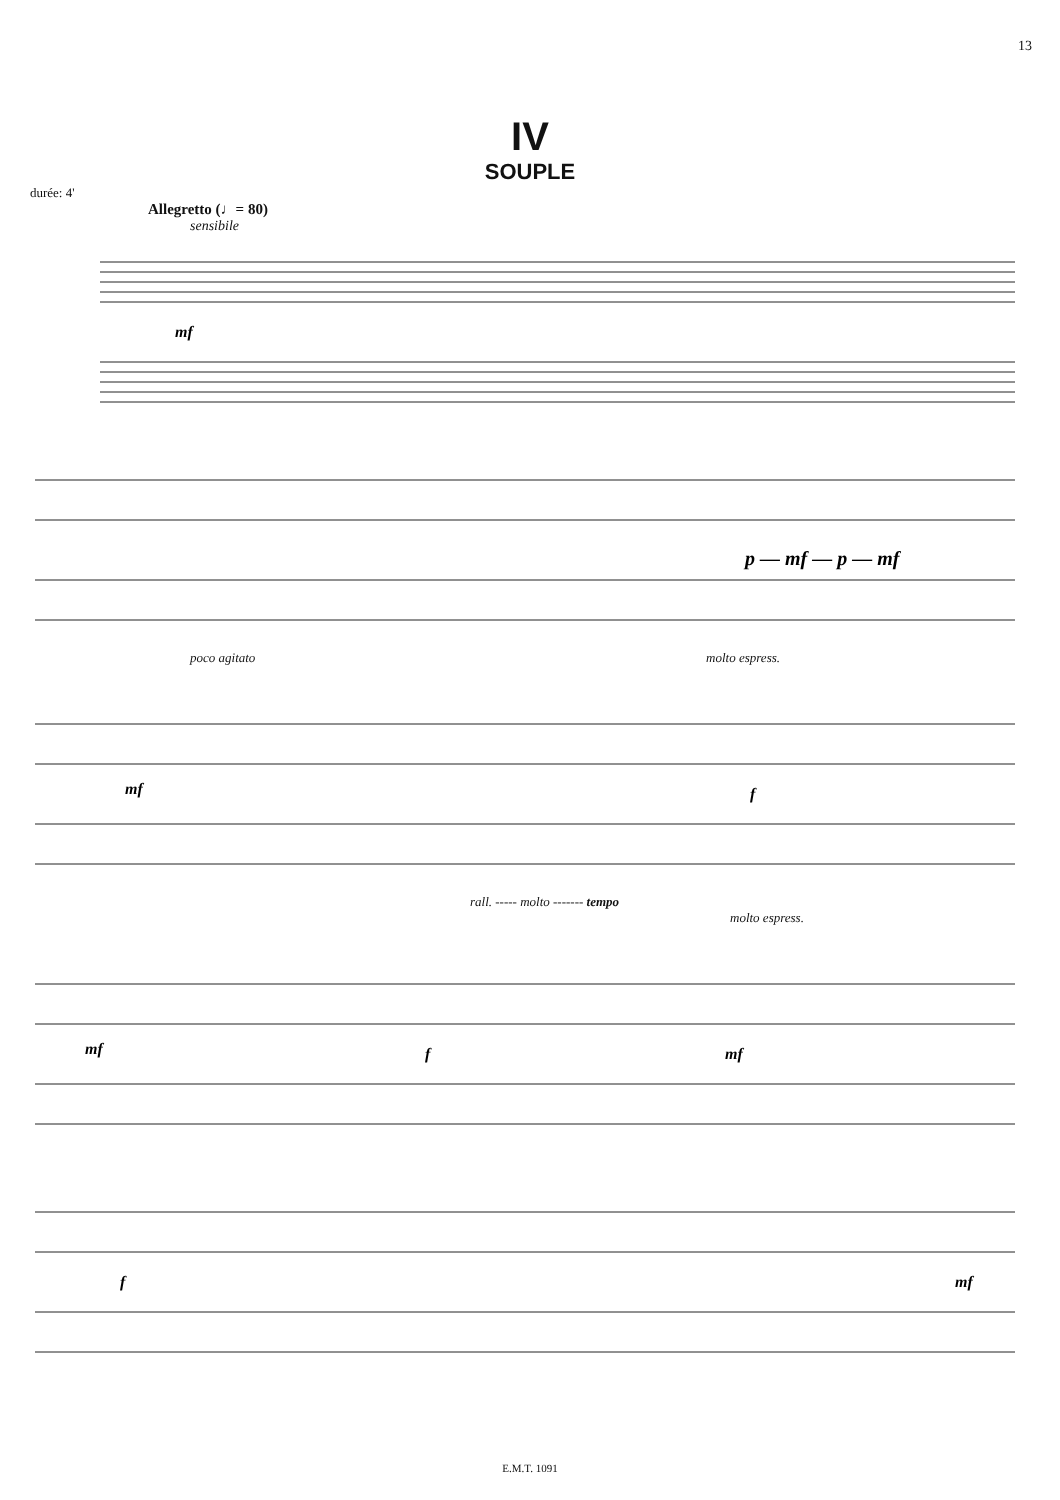13
IV
SOUPLE
durée: 4'
Allegretto (♩= 80)
sensibile
mf
p — mf — p — mf
poco agitato molto espress.
mf
f
rall. ----- molto ------- tempo
molto espress.
mf
f
mf
f
mf
E.M.T. 1091